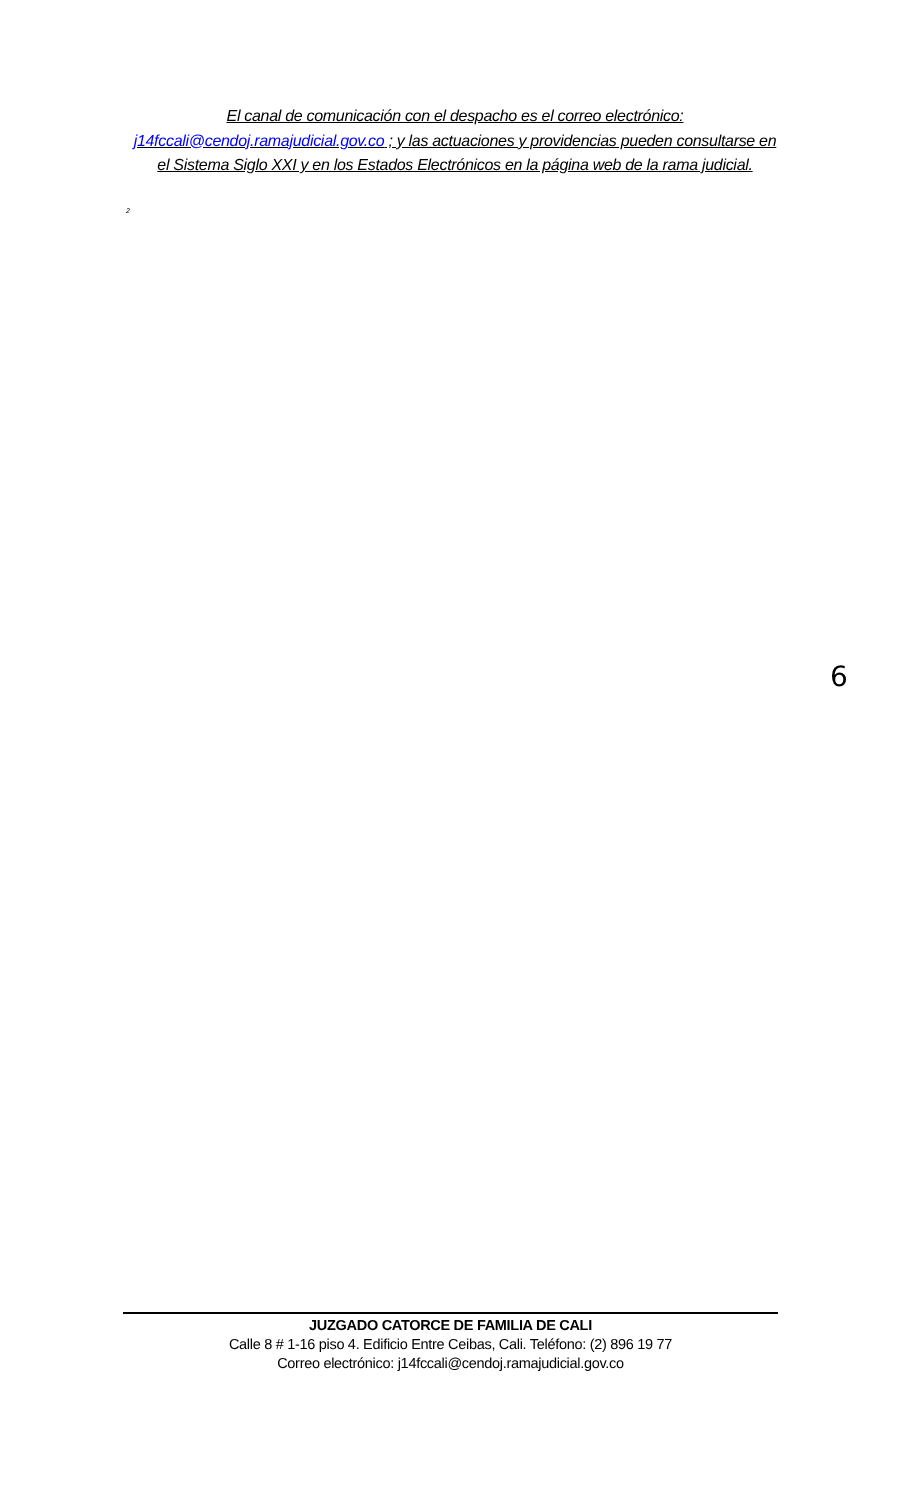El canal de comunicación con el despacho es el correo electrónico: j14fccali@cendoj.ramajudicial.gov.co ; y las actuaciones y providencias pueden consultarse en el Sistema Siglo XXI y en los Estados Electrónicos en la página web de la rama judicial.
2
6
JUZGADO CATORCE DE FAMILIA DE CALI
Calle 8 # 1-16 piso 4. Edificio Entre Ceibas, Cali. Teléfono: (2) 896 19 77
Correo electrónico: j14fccali@cendoj.ramajudicial.gov.co